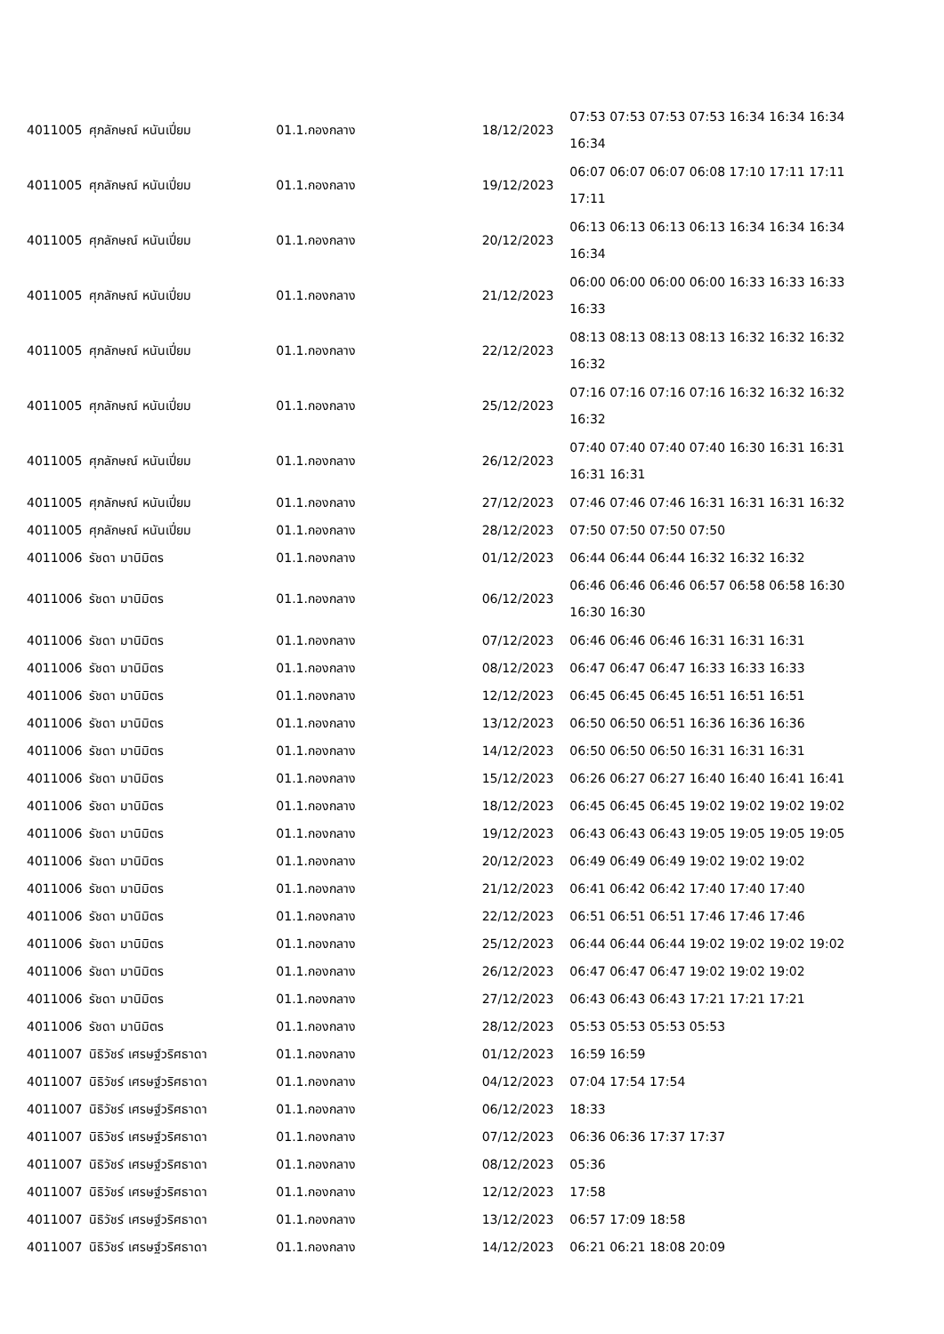| 4011005 | ศุภลักษณ์ หนันเปี่ยม | 01.1.กองกลาง | 18/12/2023 | 07:53 07:53 07:53 07:53 16:34 16:34 16:34 16:34 |
| 4011005 | ศุภลักษณ์ หนันเปี่ยม | 01.1.กองกลาง | 19/12/2023 | 06:07 06:07 06:07 06:08 17:10 17:11 17:11 17:11 |
| 4011005 | ศุภลักษณ์ หนันเปี่ยม | 01.1.กองกลาง | 20/12/2023 | 06:13 06:13 06:13 06:13 16:34 16:34 16:34 16:34 |
| 4011005 | ศุภลักษณ์ หนันเปี่ยม | 01.1.กองกลาง | 21/12/2023 | 06:00 06:00 06:00 06:00 16:33 16:33 16:33 16:33 |
| 4011005 | ศุภลักษณ์ หนันเปี่ยม | 01.1.กองกลาง | 22/12/2023 | 08:13 08:13 08:13 08:13 16:32 16:32 16:32 16:32 |
| 4011005 | ศุภลักษณ์ หนันเปี่ยม | 01.1.กองกลาง | 25/12/2023 | 07:16 07:16 07:16 07:16 16:32 16:32 16:32 16:32 |
| 4011005 | ศุภลักษณ์ หนันเปี่ยม | 01.1.กองกลาง | 26/12/2023 | 07:40 07:40 07:40 07:40 16:30 16:31 16:31 16:31 16:31 |
| 4011005 | ศุภลักษณ์ หนันเปี่ยม | 01.1.กองกลาง | 27/12/2023 | 07:46 07:46 07:46 16:31 16:31 16:31 16:32 |
| 4011005 | ศุภลักษณ์ หนันเปี่ยม | 01.1.กองกลาง | 28/12/2023 | 07:50 07:50 07:50 07:50 |
| 4011006 | รัชดา มานิมิตร | 01.1.กองกลาง | 01/12/2023 | 06:44 06:44 06:44 16:32 16:32 16:32 |
| 4011006 | รัชดา มานิมิตร | 01.1.กองกลาง | 06/12/2023 | 06:46 06:46 06:46 06:57 06:58 06:58 16:30 16:30 16:30 |
| 4011006 | รัชดา มานิมิตร | 01.1.กองกลาง | 07/12/2023 | 06:46 06:46 06:46 16:31 16:31 16:31 |
| 4011006 | รัชดา มานิมิตร | 01.1.กองกลาง | 08/12/2023 | 06:47 06:47 06:47 16:33 16:33 16:33 |
| 4011006 | รัชดา มานิมิตร | 01.1.กองกลาง | 12/12/2023 | 06:45 06:45 06:45 16:51 16:51 16:51 |
| 4011006 | รัชดา มานิมิตร | 01.1.กองกลาง | 13/12/2023 | 06:50 06:50 06:51 16:36 16:36 16:36 |
| 4011006 | รัชดา มานิมิตร | 01.1.กองกลาง | 14/12/2023 | 06:50 06:50 06:50 16:31 16:31 16:31 |
| 4011006 | รัชดา มานิมิตร | 01.1.กองกลาง | 15/12/2023 | 06:26 06:27 06:27 16:40 16:40 16:41 16:41 |
| 4011006 | รัชดา มานิมิตร | 01.1.กองกลาง | 18/12/2023 | 06:45 06:45 06:45 19:02 19:02 19:02 19:02 |
| 4011006 | รัชดา มานิมิตร | 01.1.กองกลาง | 19/12/2023 | 06:43 06:43 06:43 19:05 19:05 19:05 19:05 |
| 4011006 | รัชดา มานิมิตร | 01.1.กองกลาง | 20/12/2023 | 06:49 06:49 06:49 19:02 19:02 19:02 |
| 4011006 | รัชดา มานิมิตร | 01.1.กองกลาง | 21/12/2023 | 06:41 06:42 06:42 17:40 17:40 17:40 |
| 4011006 | รัชดา มานิมิตร | 01.1.กองกลาง | 22/12/2023 | 06:51 06:51 06:51 17:46 17:46 17:46 |
| 4011006 | รัชดา มานิมิตร | 01.1.กองกลาง | 25/12/2023 | 06:44 06:44 06:44 19:02 19:02 19:02 19:02 |
| 4011006 | รัชดา มานิมิตร | 01.1.กองกลาง | 26/12/2023 | 06:47 06:47 06:47 19:02 19:02 19:02 |
| 4011006 | รัชดา มานิมิตร | 01.1.กองกลาง | 27/12/2023 | 06:43 06:43 06:43 17:21 17:21 17:21 |
| 4011006 | รัชดา มานิมิตร | 01.1.กองกลาง | 28/12/2023 | 05:53 05:53 05:53 05:53 |
| 4011007 | นิธิวัชร์ เศรษฐ์วริศธาดา | 01.1.กองกลาง | 01/12/2023 | 16:59 16:59 |
| 4011007 | นิธิวัชร์ เศรษฐ์วริศธาดา | 01.1.กองกลาง | 04/12/2023 | 07:04 17:54 17:54 |
| 4011007 | นิธิวัชร์ เศรษฐ์วริศธาดา | 01.1.กองกลาง | 06/12/2023 | 18:33 |
| 4011007 | นิธิวัชร์ เศรษฐ์วริศธาดา | 01.1.กองกลาง | 07/12/2023 | 06:36 06:36 17:37 17:37 |
| 4011007 | นิธิวัชร์ เศรษฐ์วริศธาดา | 01.1.กองกลาง | 08/12/2023 | 05:36 |
| 4011007 | นิธิวัชร์ เศรษฐ์วริศธาดา | 01.1.กองกลาง | 12/12/2023 | 17:58 |
| 4011007 | นิธิวัชร์ เศรษฐ์วริศธาดา | 01.1.กองกลาง | 13/12/2023 | 06:57 17:09 18:58 |
| 4011007 | นิธิวัชร์ เศรษฐ์วริศธาดา | 01.1.กองกลาง | 14/12/2023 | 06:21 06:21 18:08 20:09 |